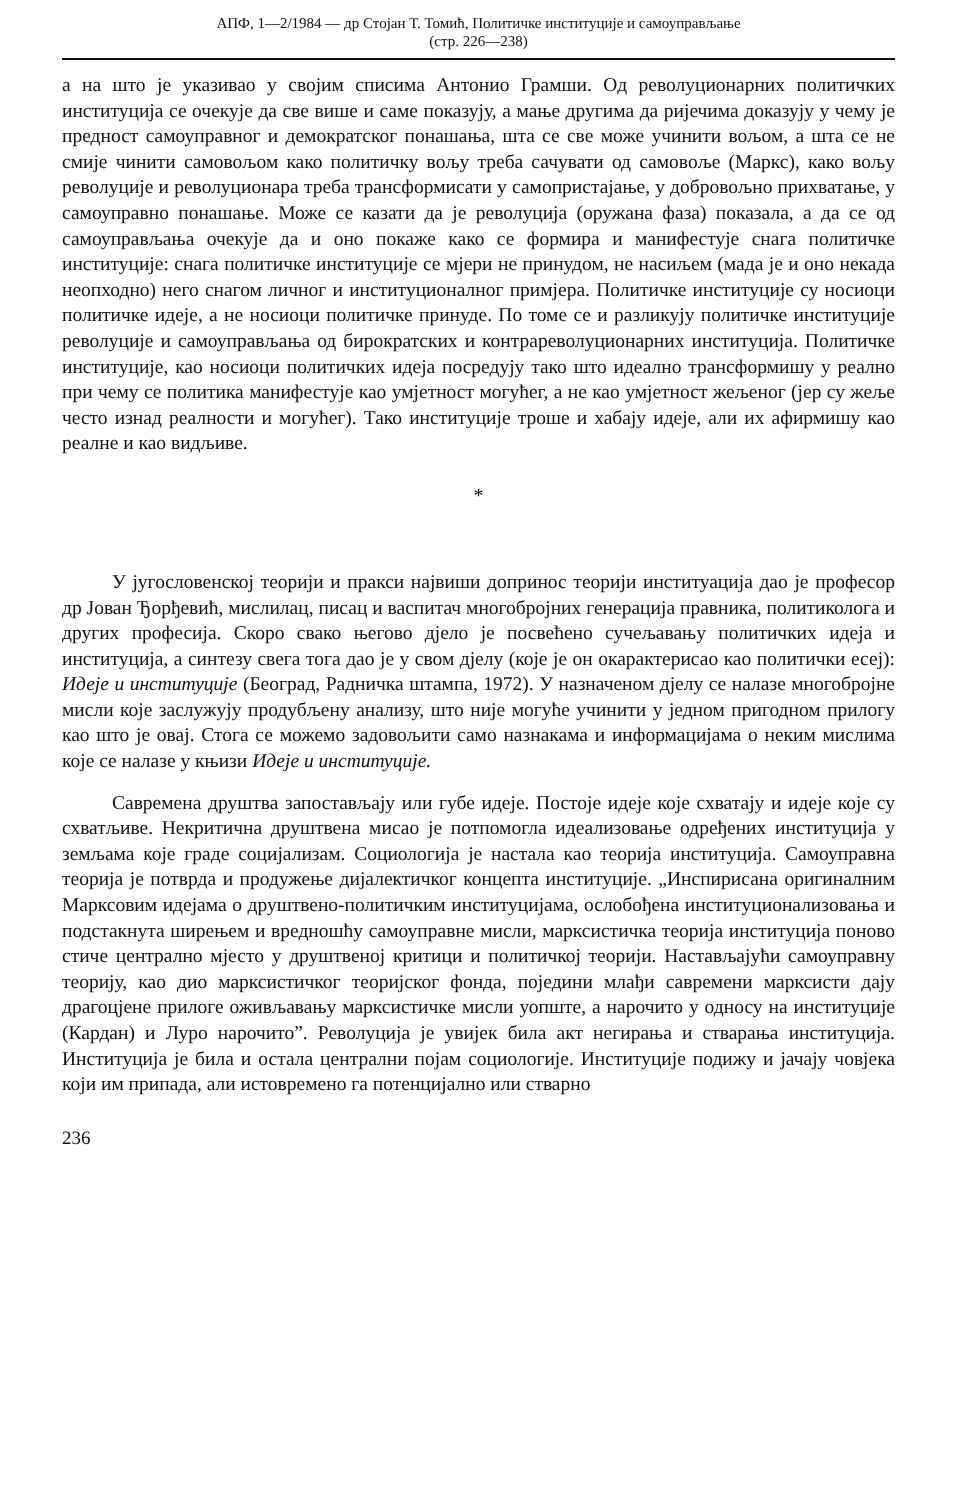АПФ, 1—2/1984 — др Стојан Т. Томић, Политичке институције и самоуправљање
(стр. 226—238)
а на што је указивао у својим списима Антонио Грамши. Од револуционарних политичких институција се очекује да све више и саме показују, а мање другима да ријечима доказују у чему је предност самоуправног и демократског понашања, шта се све може учинити вољом, а шта се не смије чинити самовољом како политичку вољу треба сачувати од самовоље (Маркс), како вољу револуције и револуционара треба трансформисати у самопристајање, у добровољно прихватање, у самоуправно понашање. Може се казати да је револуција (оружана фаза) показала, а да се од самоуправљања очекује да и оно покаже како се формира и манифестује снага политичке институције: снага политичке институције се мјери не принудом, не насиљем (мада је и оно некада неопходно) него снагом личног и институционалног примјера. Политичке институције су носиоци политичке идеје, а не носиоци политичке принуде. По томе се и разликују политичке институције револуције и самоуправљања од бирократских и контрареволуционарних институција. Политичке институције, као носиоци политичких идеја посредују тако што идеално трансформишу у реално при чему се политика манифестује као умјетност могућег, а не као умјетност жељеног (јер су жеље често изнад реалности и могућег). Тако институције троше и хабају идеје, али их афирмишу као реалне и као видљиве.
*
У југословенској теорији и пракси највиши допринос теорији институација дао је професор др Јован Ђорђевић, мислилац, писац и васпитач многобројних генерација правника, политиколога и других професија. Скоро свако његово дјело је посвећено сучељавању политичких идеја и институција, а синтезу свега тога дао је у свом дјелу (које је он окарактерисао као политички есеј): Идеје и институције (Београд, Радничка штампа, 1972). У назначеном дјелу се налазе многобројне мисли које заслужују продубљену анализу, што није могуће учинити у једном пригодном прилогу као што је овај. Стога се можемо задовољити само назнакама и информацијама о неким мислима које се налазе у књизи Идеје и институције.
Савремена друштва запостављају или губе идеје. Постоје идеје које схватају и идеје које су схватљиве. Некритична друштвена мисао је потпомогла идеализовање одређених институција у земљама које граде социјализам. Социологија је настала као теорија институција. Самоуправна теорија је потврда и продужење дијалектичког концепта институције. „Инспирисана оригиналним Марксовим идејама о друштвено-политичким институцијама, ослобођена институционализовања и подстакнута ширењем и вредношћу самоуправне мисли, марксистичка теорија институција поново стиче централно мјесто у друштвеној критици и политичкој теорији. Настављајући самоуправну теорију, као дио марксистичког теоријског фонда, поједини млађи савремени марксисти дају драгоцјене прилоге оживљавању марксистичке мисли уопште, а нарочито у односу на институције (Кардан) и Луро нарочито”. Револуција је увијек била акт негирања и стварања институција. Институција је била и остала централни појам социологије. Институције подижу и јачају човјека који им припада, али истовремено га потенцијално или стварно
236